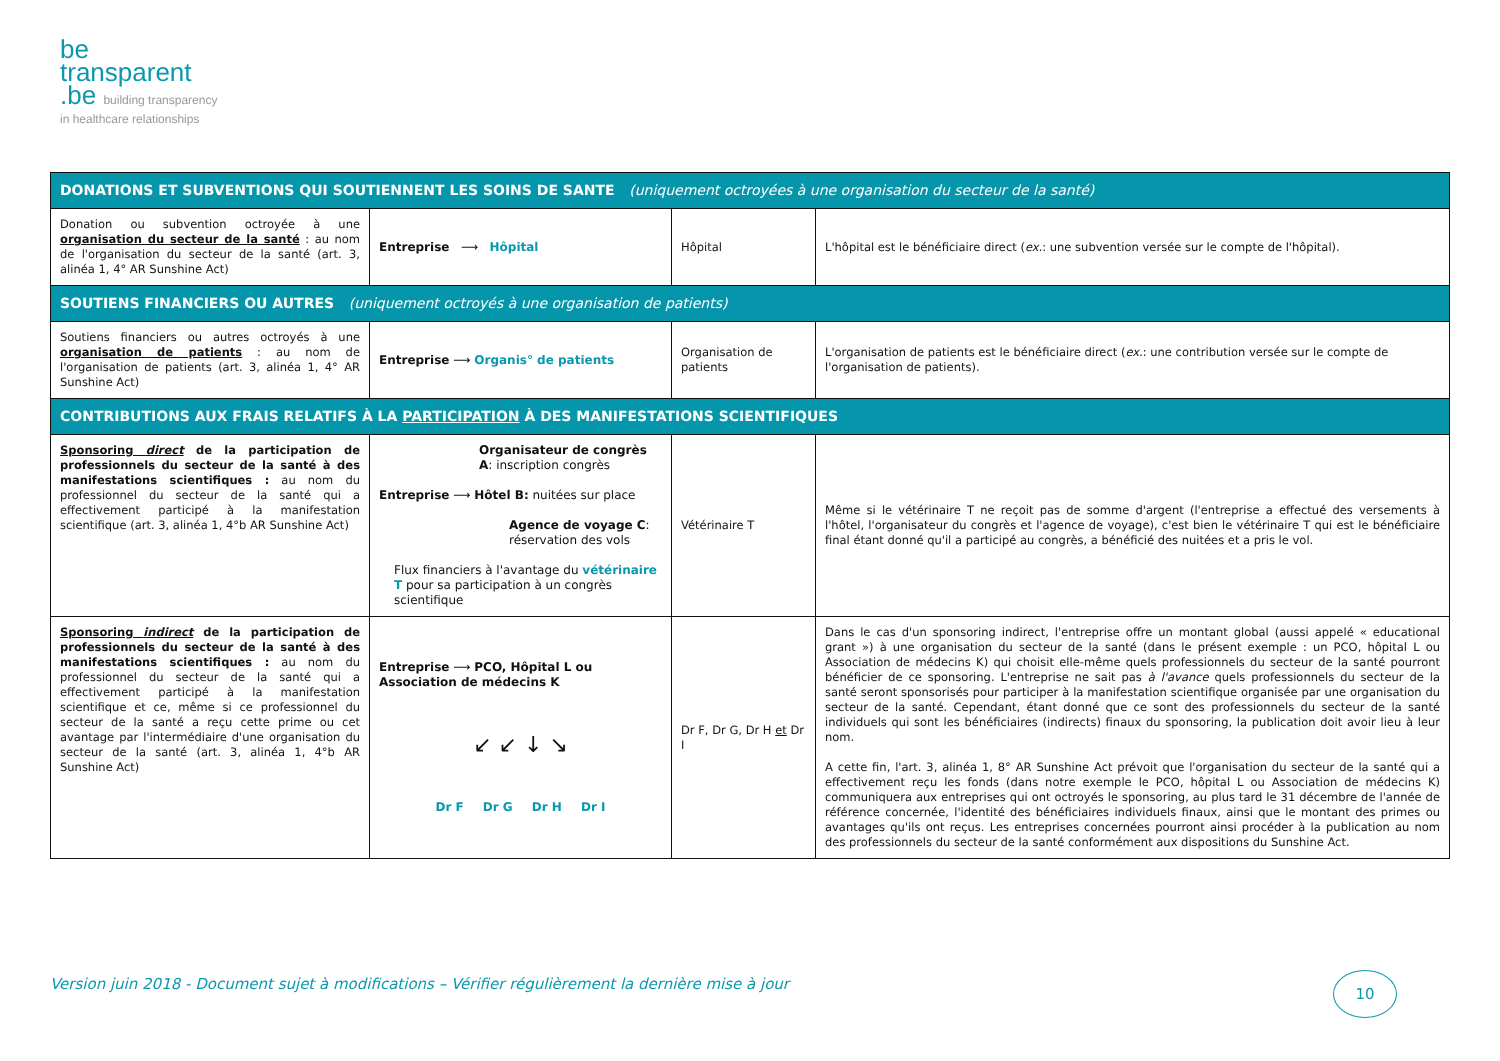be
transparent
.be building transparency
in healthcare relationships
| DONATIONS ET SUBVENTIONS QUI SOUTIENNENT LES SOINS DE SANTE (uniquement octroyées à une organisation du secteur de la santé) | | | |
| --- | --- | --- | --- |
| Donation ou subvention octroyée à une organisation du secteur de la santé : au nom de l'organisation du secteur de la santé (art. 3, alinéa 1, 4° AR Sunshine Act) | Entreprise ⟶ Hôpital | Hôpital | L'hôpital est le bénéficiaire direct ( ex. : une subvention versée sur le compte de l'hôpital). |
| SOUTIENS FINANCIERS OU AUTRES (uniquement octroyés à une organisation de patients) | | | |
| Soutiens financiers ou autres octroyés à une organisation de patients : au nom de l'organisation de patients (art. 3, alinéa 1, 4° AR Sunshine Act) | Entreprise ⟶ Organis° de patients | Organisation de patients | L'organisation de patients est le bénéficiaire direct ( ex. : une contribution versée sur le compte de l'organisation de patients). |
| CONTRIBUTIONS AUX FRAIS RELATIFS À LA PARTICIPATION À DES MANIFESTATIONS SCIENTIFIQUES | | | |
| Sponsoring direct de la participation de professionnels du secteur de la santé à des manifestations scientifiques : au nom du professionnel du secteur de la santé qui a effectivement participé à la manifestation scientifique (art. 3, alinéa 1, 4°b AR Sunshine Act) | Organisateur de congrès A : inscription congrès Entreprise ⟶ Hôtel B: nuitées sur place Agence de voyage C : réservation des vols Flux financiers à l'avantage du vétérinaire T pour sa participation à un congrès scientifique | Vétérinaire T | Même si le vétérinaire T ne reçoit pas de somme d'argent (l'entreprise a effectué des versements à l'hôtel, l'organisateur du congrès et l'agence de voyage), c'est bien le vétérinaire T qui est le bénéficiaire final étant donné qu'il a participé au congrès, a bénéficié des nuitées et a pris le vol. |
| Sponsoring indirect de la participation de professionnels du secteur de la santé à des manifestations scientifiques : au nom du professionnel du secteur de la santé qui a effectivement participé à la manifestation scientifique et ce, même si ce professionnel du secteur de la santé a reçu cette prime ou cet avantage par l'intermédiaire d'une organisation du secteur de la santé (art. 3, alinéa 1, 4°b AR Sunshine Act) | Entreprise ⟶ PCO, Hôpital L ou Association de médecins K ↙ ↙ ↓ ↘ Dr F Dr G Dr H Dr I | Dr F, Dr G, Dr H et Dr I | Dans le cas d'un sponsoring indirect, l'entreprise offre un montant global (aussi appelé « educational grant ») à une organisation du secteur de la santé (dans le présent exemple : un PCO, hôpital L ou Association de médecins K) qui choisit elle-même quels professionnels du secteur de la santé pourront bénéficier de ce sponsoring. L'entreprise ne sait pas à l'avance quels professionnels du secteur de la santé seront sponsorisés pour participer à la manifestation scientifique organisée par une organisation du secteur de la santé. Cependant, étant donné que ce sont des professionnels du secteur de la santé individuels qui sont les bénéficiaires (indirects) finaux du sponsoring, la publication doit avoir lieu à leur nom. A cette fin, l'art. 3, alinéa 1, 8° AR Sunshine Act prévoit que l'organisation du secteur de la santé qui a effectivement reçu les fonds (dans notre exemple le PCO, hôpital L ou Association de médecins K) communiquera aux entreprises qui ont octroyés le sponsoring, au plus tard le 31 décembre de l'année de référence concernée, l'identité des bénéficiaires individuels finaux, ainsi que le montant des primes ou avantages qu'ils ont reçus. Les entreprises concernées pourront ainsi procéder à la publication au nom des professionnels du secteur de la santé conformément aux dispositions du Sunshine Act. |
Version juin 2018 - Document sujet à modifications – Vérifier régulièrement la dernière mise à jour
10